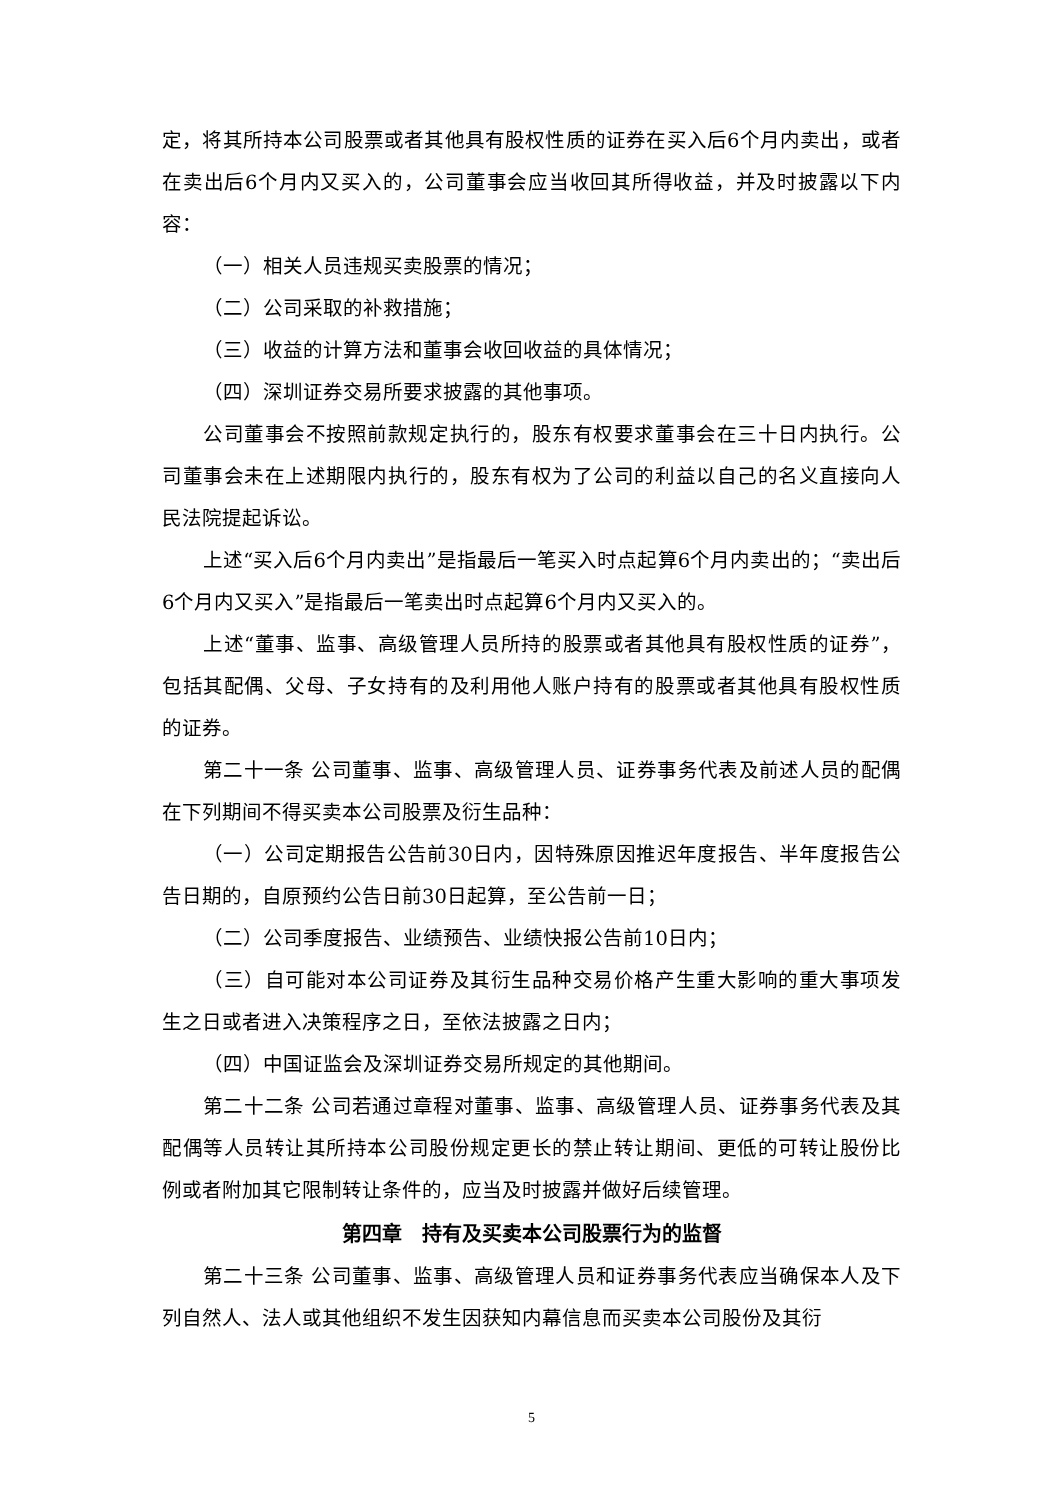定，将其所持本公司股票或者其他具有股权性质的证券在买入后6个月内卖出，或者在卖出后6个月内又买入的，公司董事会应当收回其所得收益，并及时披露以下内容：
（一）相关人员违规买卖股票的情况；
（二）公司采取的补救措施；
（三）收益的计算方法和董事会收回收益的具体情况；
（四）深圳证券交易所要求披露的其他事项。
公司董事会不按照前款规定执行的，股东有权要求董事会在三十日内执行。公司董事会未在上述期限内执行的，股东有权为了公司的利益以自己的名义直接向人民法院提起诉讼。
上述“买入后6个月内卖出”是指最后一笔买入时点起算6个月内卖出的；“卖出后6个月内又买入”是指最后一笔卖出时点起算6个月内又买入的。
上述“董事、监事、高级管理人员所持的股票或者其他具有股权性质的证券”，包括其配偶、父母、子女持有的及利用他人账户持有的股票或者其他具有股权性质的证券。
第二十一条 公司董事、监事、高级管理人员、证券事务代表及前述人员的配偶在下列期间不得买卖本公司股票及衍生品种：
（一）公司定期报告公告前30日内，因特殊原因推迟年度报告、半年度报告公告日期的，自原预约公告日前30日起算，至公告前一日；
（二）公司季度报告、业绩预告、业绩快报公告前10日内；
（三）自可能对本公司证券及其衍生品种交易价格产生重大影响的重大事项发生之日或者进入决策程序之日，至依法披露之日内；
（四）中国证监会及深圳证券交易所规定的其他期间。
第二十二条 公司若通过章程对董事、监事、高级管理人员、证券事务代表及其配偶等人员转让其所持本公司股份规定更长的禁止转让期间、更低的可转让股份比例或者附加其它限制转让条件的，应当及时披露并做好后续管理。
第四章　持有及买卖本公司股票行为的监督
第二十三条 公司董事、监事、高级管理人员和证券事务代表应当确保本人及下列自然人、法人或其他组织不发生因获知内幕信息而买卖本公司股份及其衍
5